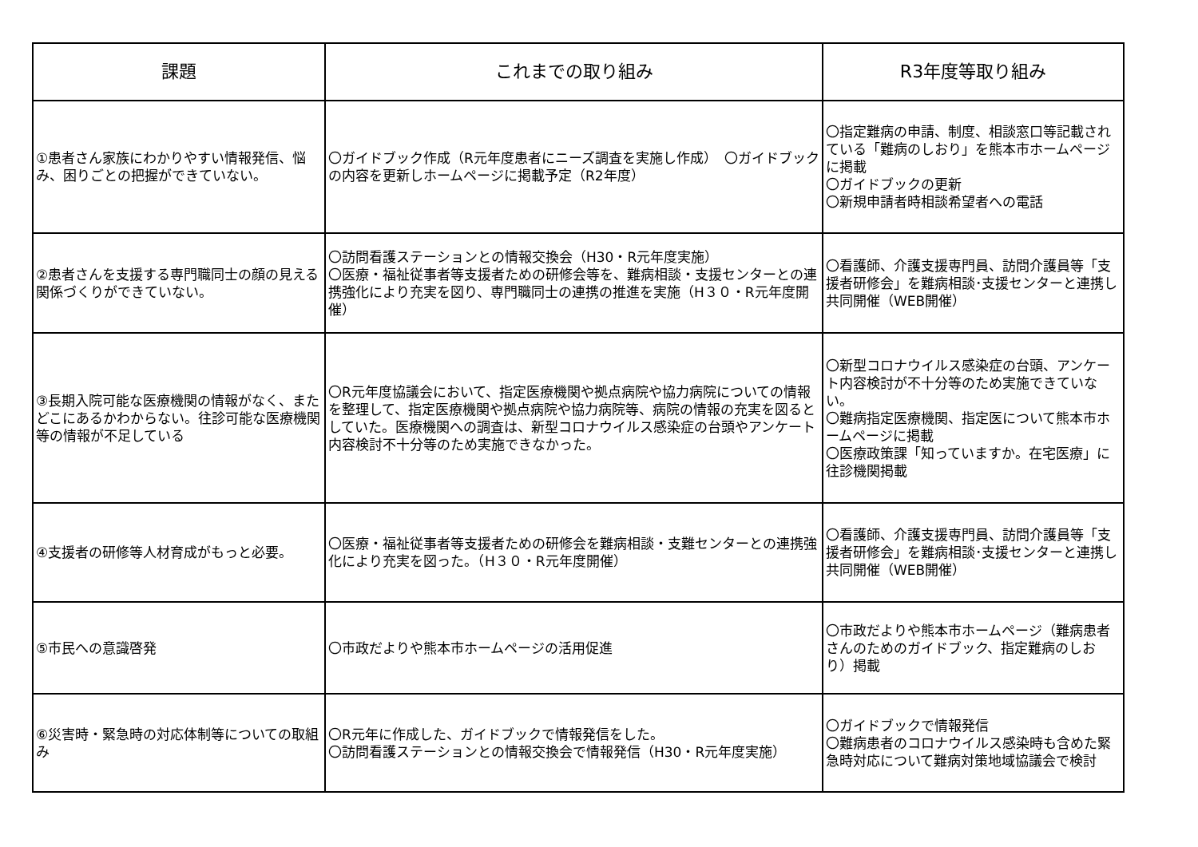| 課題 | これまでの取り組み | R3年度等取り組み |
| --- | --- | --- |
| ①患者さん家族にわかりやすい情報発信、悩み、困りごとの把握ができていない。 | 〇ガイドブック作成（R元年度患者にニーズ調査を実施し作成） 〇ガイドブックの内容を更新しホームページに掲載予定（R2年度） | 〇指定難病の申請、制度、相談窓口等記載されている「難病のしおり」を熊本市ホームページに掲載 〇ガイドブックの更新 〇新規申請者時相談希望者への電話 |
| ②患者さんを支援する専門職同士の顔の見える関係づくりができていない。 | 〇訪問看護ステーションとの情報交換会（H30・R元年度実施） 〇医療・福祉従事者等支援者ための研修会等を、難病相談・支援センターとの連携強化により充実を図り、専門職同士の連携の推進を実施（H３０・R元年度開催） | 〇看護師、介護支援専門員、訪問介護員等「支援者研修会」を難病相談･支援センターと連携し共同開催（WEB開催） |
| ③長期入院可能な医療機関の情報がなく、またどこにあるかわからない。往診可能な医療機関等の情報が不足している | 〇R元年度協議会において、指定医療機関や拠点病院や協力病院についての情報を整理して、指定医療機関や拠点病院や協力病院等、病院の情報の充実を図るとしていた。医療機関への調査は、新型コロナウイルス感染症の台頭やアンケート内容検討不十分等のため実施できなかった。 | 〇新型コロナウイルス感染症の台頭、アンケート内容検討が不十分等のため実施できていない。 〇難病指定医療機関、指定医について熊本市ホームページに掲載 〇医療政策課「知っていますか。在宅医療」に往診機関掲載 |
| ④支援者の研修等人材育成がもっと必要。 | 〇医療・福祉従事者等支援者ための研修会を難病相談・支難センターとの連携強化により充実を図った。（H３０・R元年度開催） | 〇看護師、介護支援専門員、訪問介護員等「支援者研修会」を難病相談･支援センターと連携し共同開催（WEB開催） |
| ⑤市民への意識啓発 | 〇市政だよりや熊本市ホームページの活用促進 | 〇市政だよりや熊本市ホームページ（難病患者さんのためのガイドブック、指定難病のしおり）掲載 |
| ⑥災害時・緊急時の対応体制等についての取組み | 〇R元年に作成した、ガイドブックで情報発信をした。 〇訪問看護ステーションとの情報交換会で情報発信（H30・R元年度実施） | 〇ガイドブックで情報発信 〇難病患者のコロナウイルス感染時も含めた緊急時対応について難病対策地域協議会で検討 |